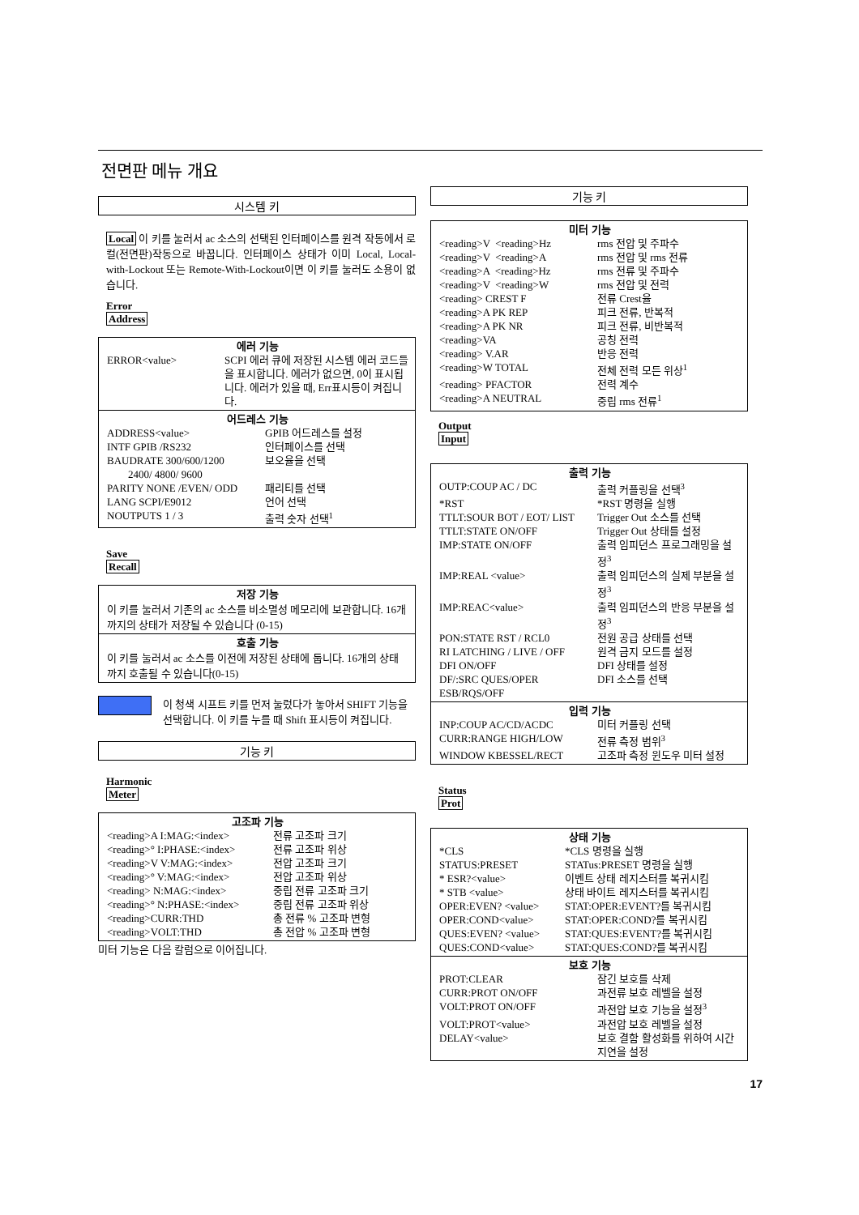전면판 메뉴 개요
시스템 키
Local 이 키를 눌러서 ac 소스의 선택된 인터페이스를 원격 작동에서 로컬(전면판)작동으로 바꿉니다. 인터페이스 상태가 이미 Local, Local-with-Lockout 또는 Remote-With-Lockout이면 이 키를 눌러도 소용이 없습니다.
Error
Address
에러 기능
| ERROR<value> | SCPI 에러 큐에 저장된 시스템 에러 코드들을 표시합니다. 에러가 없으면, 0이 표시됩니다. 에러가 있을 때, Err표시등이 켜집니다. |
어드레스 기능
| ADDRESS<value> | GPIB 어드레스를 설정 |
| INTF GPIB /RS232 | 인터페이스를 선택 |
| BAUDRATE 300/600/1200 2400/ 4800/ 9600 | 보오율을 선택 |
| PARITY NONE /EVEN/ ODD | 패리티를 선택 |
| LANG SCPI/E9012 | 언어 선택 |
| NOUTPUTS 1 / 3 | 출력 숫자 선택<sup>1</sup> |
Save
Recall
저장 기능
이 키를 눌러서 기존의 ac 소스를 비소멸성 메모리에 보관합니다. 16개까지의 상태가 저장될 수 있습니다 (0-15)
호출 기능
이 키를 눌러서 ac 소스를 이전에 저장된 상태에 둡니다. 16개의 상태까지 호출될 수 있습니다(0-15)
이 청색 시프트 키를 먼저 눌렀다가 놓아서 SHIFT 기능을 선택합니다. 이 키를 누를 때 Shift 표시등이 켜집니다.
기능 키
Harmonic
Meter
고조파 기능
| <reading>A I:MAG:<index> | 전류 고조파 크기 |
| <reading>° I:PHASE:<index> | 전류 고조파 위상 |
| <reading>V V:MAG:<index> | 전압 고조파 크기 |
| <reading>° V:MAG:<index> | 전압 고조파 위상 |
| <reading> N:MAG:<index> | 중립 전류 고조파 크기 |
| <reading>° N:PHASE:<index> | 중립 전류 고조파 위상 |
| <reading>CURR:THD | 총 전류 % 고조파 변형 |
| <reading>VOLT:THD | 총 전압 % 고조파 변형 |
미터 기능은 다음 칼럼으로 이어집니다.
기능 키
미터 기능
| <reading>V <reading>Hz | rms 전압 및 주파수 |
| <reading>V <reading>A | rms 전압 및 rms 전류 |
| <reading>A <reading>Hz | rms 전류 및 주파수 |
| <reading>V <reading>W | rms 전압 및 전력 |
| <reading> CREST F | 전류 Crest율 |
| <reading>A PK REP | 피크 전류, 반복적 |
| <reading>A PK NR | 피크 전류, 비반복적 |
| <reading>VA | 공칭 전력 |
| <reading> V.AR | 반응 전력 |
| <reading>W TOTAL | 전체 전력 모든 위상<sup>1</sup> |
| <reading> PFACTOR | 전력 계수 |
| <reading>A NEUTRAL | 중립 rms 전류<sup>1</sup> |
Output
Input
출력 기능
| OUTP:COUP AC / DC | 출력 커플링을 선택<sup>3</sup> |
| *RST | *RST 명령을 실행 |
| TTLT:SOUR BOT / EOT/ LIST | Trigger Out 소스를 선택 |
| TTLT:STATE ON/OFF | Trigger Out 상태를 설정 |
| IMP:STATE ON/OFF | 출력 임피던스 프로그래밍을 설정<sup>3</sup> |
| IMP:REAL <value> | 출력 임피던스의 실제 부분을 설정<sup>3</sup> |
| IMP:REAC<value> | 출력 임피던스의 반응 부분을 설정<sup>3</sup> |
| PON:STATE RST / RCL0 | 전원 공급 상태를 선택 |
| RI LATCHING / LIVE / OFF | 원격 금지 모드를 설정 |
| DFI ON/OFF | DFI 상태를 설정 |
| DF/:SRC QUES/OPER ESB/RQS/OFF | DFI 소스를 선택 |
입력 기능
| INP:COUP AC/CD/ACDC | 미터 커플링 선택 |
| CURR:RANGE HIGH/LOW | 전류 측정 범위<sup>3</sup> |
| WINDOW KBESSEL/RECT | 고조파 측정 윈도우 미터 설정 |
Status
Prot
상태 기능
| *CLS | *CLS 명령을 실행 |
| STATUS:PRESET | STATus:PRESET 명령을 실행 |
| * ESR?<value> | 이벤트 상태 레지스터를 복귀시킴 |
| * STB <value> | 상태 바이트 레지스터를 복귀시킴 |
| OPER:EVEN? <value> | STAT:OPER:EVENT?를 복귀시킴 |
| OPER:COND<value> | STAT:OPER:COND?를 복귀시킴 |
| QUES:EVEN? <value> | STAT:QUES:EVENT?를 복귀시킴 |
| QUES:COND<value> | STAT:QUES:COND?를 복귀시킴 |
보호 기능
| PROT:CLEAR | 잠긴 보호를 삭제 |
| CURR:PROT ON/OFF | 과전류 보호 레벨을 설정 |
| VOLT:PROT ON/OFF | 과전압 보호 기능을 설정<sup>3</sup> |
| VOLT:PROT<value> | 과전압 보호 레벨을 설정 |
| DELAY<value> | 보호 결함 활성화를 위하여 시간 지연을 설정 |
17